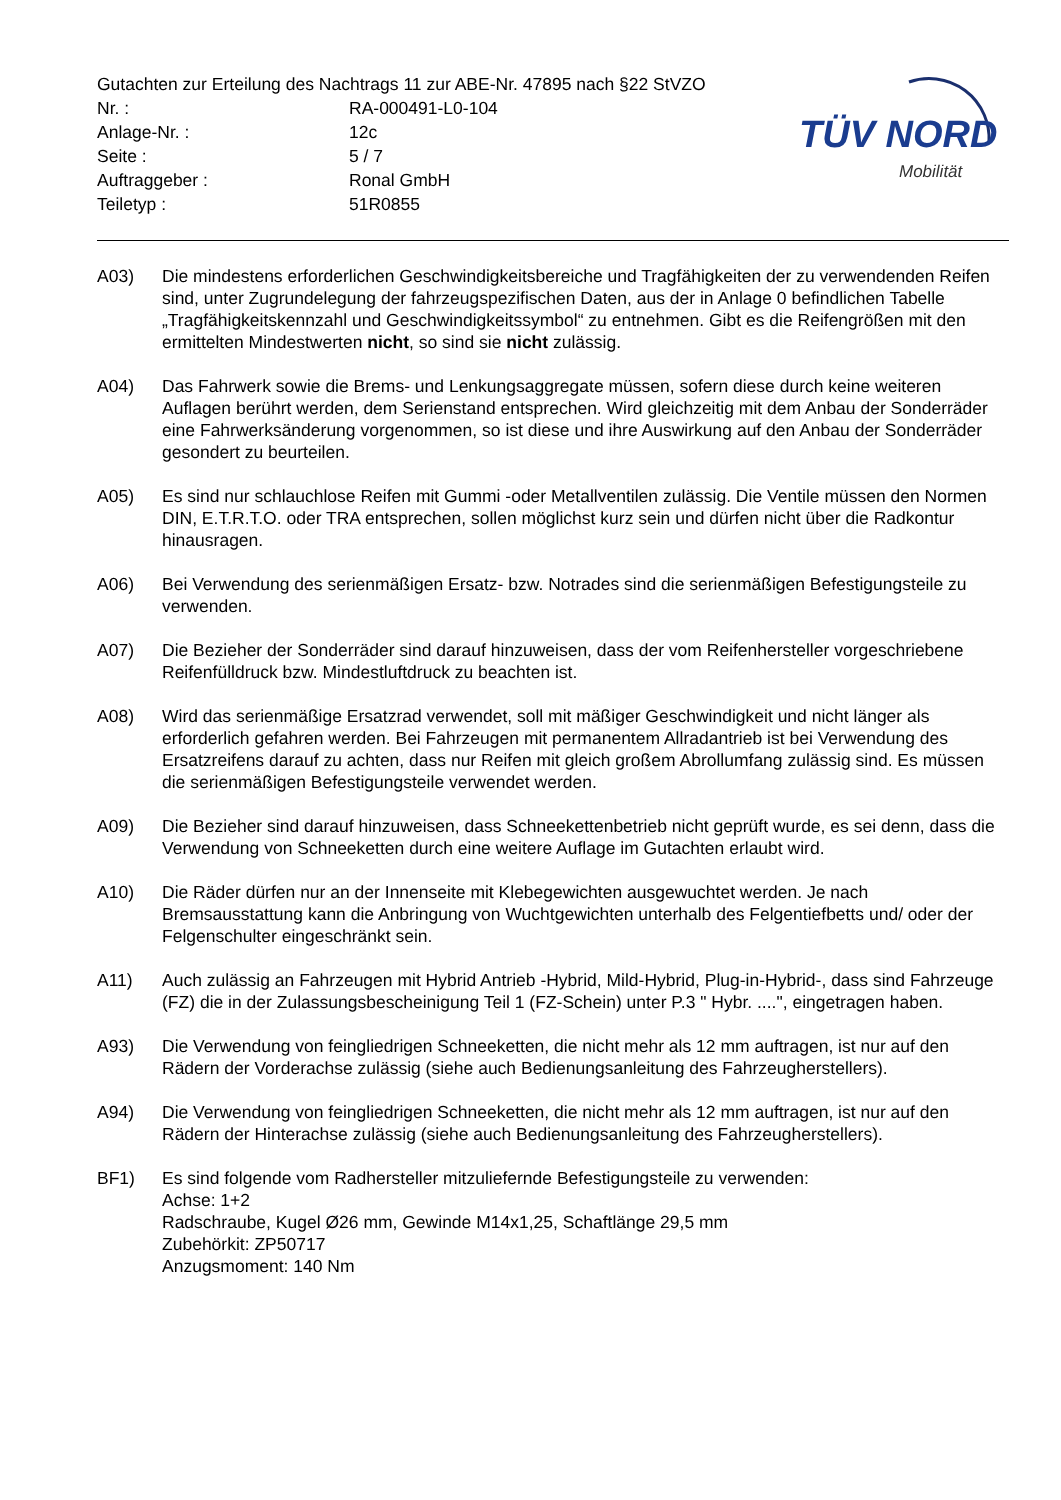Gutachten zur Erteilung des Nachtrags 11 zur ABE-Nr. 47895 nach §22 StVZO
Nr. : RA-000491-L0-104
Anlage-Nr. : 12c
Seite : 5 / 7
Auftraggeber : Ronal GmbH
Teiletyp : 51R0855
TÜV NORD
Mobilität
A03) Die mindestens erforderlichen Geschwindigkeitsbereiche und Tragfähigkeiten der zu verwendenden Reifen sind, unter Zugrundelegung der fahrzeugspezifischen Daten, aus der in Anlage 0 befindlichen Tabelle „Tragfähigkeitskennzahl und Geschwindigkeitssymbol“ zu entnehmen. Gibt es die Reifengrößen mit den ermittelten Mindestwerten nicht, so sind sie nicht zulässig.
A04) Das Fahrwerk sowie die Brems- und Lenkungsaggregate müssen, sofern diese durch keine weiteren Auflagen berührt werden, dem Serienstand entsprechen. Wird gleichzeitig mit dem Anbau der Sonderräder eine Fahrwerksänderung vorgenommen, so ist diese und ihre Auswirkung auf den Anbau der Sonderräder gesondert zu beurteilen.
A05) Es sind nur schlauchlose Reifen mit Gummi -oder Metallventilen zulässig. Die Ventile müssen den Normen DIN, E.T.R.T.O. oder TRA entsprechen, sollen möglichst kurz sein und dürfen nicht über die Radkontur hinausragen.
A06) Bei Verwendung des serienmäßigen Ersatz- bzw. Notrades sind die serienmäßigen Befestigungsteile zu verwenden.
A07) Die Bezieher der Sonderräder sind darauf hinzuweisen, dass der vom Reifenhersteller vorgeschriebene Reifenfülldruck bzw. Mindestluftdruck zu beachten ist.
A08) Wird das serienmäßige Ersatzrad verwendet, soll mit mäßiger Geschwindigkeit und nicht länger als erforderlich gefahren werden. Bei Fahrzeugen mit permanentem Allradantrieb ist bei Verwendung des Ersatzreifens darauf zu achten, dass nur Reifen mit gleich großem Abrollumfang zulässig sind. Es müssen die serienmäßigen Befestigungsteile verwendet werden.
A09) Die Bezieher sind darauf hinzuweisen, dass Schneekettenbetrieb nicht geprüft wurde, es sei denn, dass die Verwendung von Schneeketten durch eine weitere Auflage im Gutachten erlaubt wird.
A10) Die Räder dürfen nur an der Innenseite mit Klebegewichten ausgewuchtet werden. Je nach Bremsausstattung kann die Anbringung von Wuchtgewichten unterhalb des Felgentiefbetts und/ oder der Felgenschulter eingeschränkt sein.
A11) Auch zulässig an Fahrzeugen mit Hybrid Antrieb -Hybrid, Mild-Hybrid, Plug-in-Hybrid-, dass sind Fahrzeuge (FZ) die in der Zulassungsbescheinigung Teil 1 (FZ-Schein) unter P.3 " Hybr. ....", eingetragen haben.
A93) Die Verwendung von feingliedrigen Schneeketten, die nicht mehr als 12 mm auftragen, ist nur auf den Rädern der Vorderachse zulässig (siehe auch Bedienungsanleitung des Fahrzeugherstellers).
A94) Die Verwendung von feingliedrigen Schneeketten, die nicht mehr als 12 mm auftragen, ist nur auf den Rädern der Hinterachse zulässig (siehe auch Bedienungsanleitung des Fahrzeugherstellers).
BF1) Es sind folgende vom Radhersteller mitzuliefernde Befestigungsteile zu verwenden:
Achse: 1+2
Radschraube, Kugel Ø26 mm, Gewinde M14x1,25, Schaftlänge 29,5 mm
Zubehörkit: ZP50717
Anzugsmoment: 140 Nm